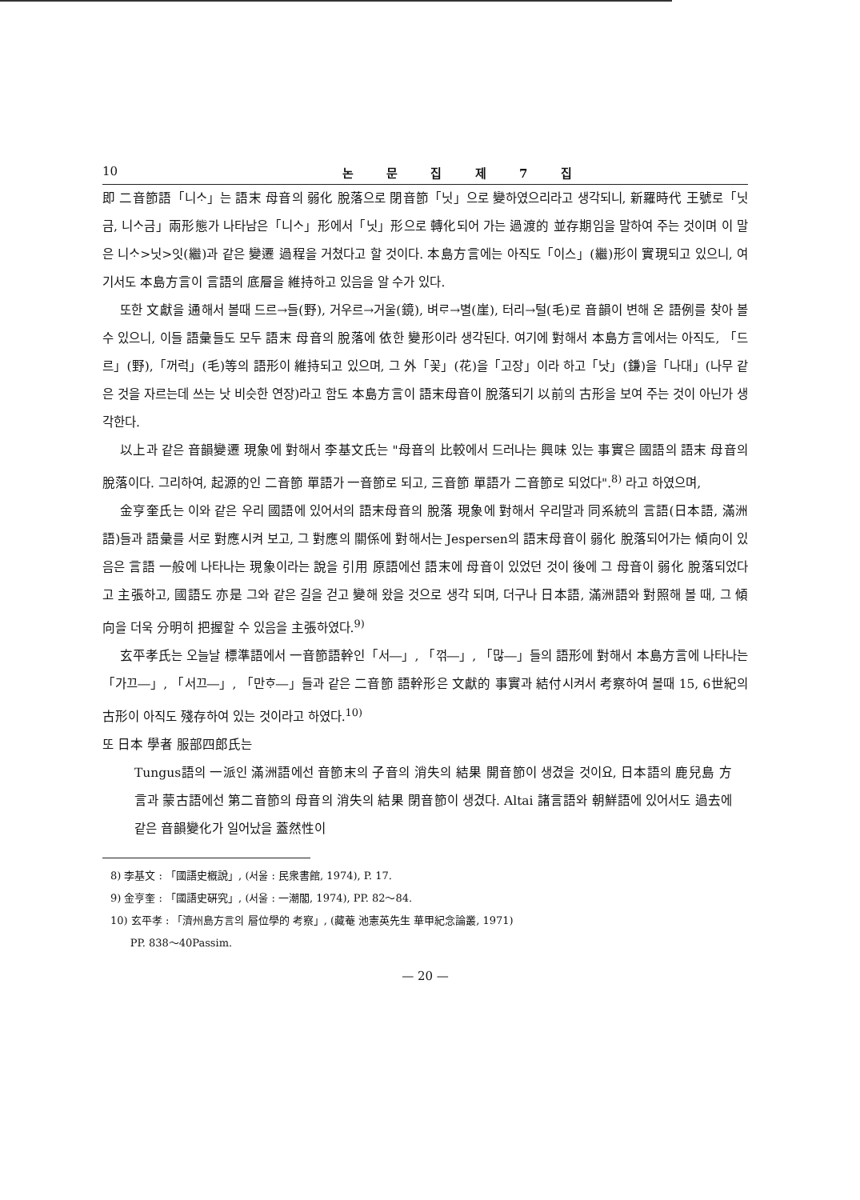10 논 문 집 제 7 집
即 二音節語「니ᄉᆞ」는 語末 母音의 弱化 脫落으로 閉音節「닛」으로 變하였으리라고 생각되니, 新羅時代 王號로「닛금, 니ᄉᆞ금」兩形態가 나타남은「니ᄉᆞ」形에서「닛」形으로 轉化되어 가는 過渡的 並存期임을 말하여 주는 것이며 이 말은 니ᄉᆞ>닛>잇(繼)과 같은 變遷 過程을 거쳤다고 할 것이다. 本島方言에는 아직도「이스」(繼)形이 實現되고 있으니, 여기서도 本島方言이 言語의 底層을 維持하고 있음을 알 수가 있다.
또한 文獻을 通해서 볼때 드르→들(野), 거우르→거울(鏡), 벼ᄅᆞ→별(崖), 터리→털(毛)로 音韻이 변해 온 語例를 찾아 볼 수 있으니, 이들 語彙들도 모두 語末 母音의 脫落에 依한 變形이라 생각된다. 여기에 對해서 本島方言에서는 아직도, 「드르」(野),「꺼럭」(毛)等의 語形이 維持되고 있으며, 그 外「꽃」(花)을「고장」이라 하고「낫」(鎌)을「나대」(나무 같은 것을 자르는데 쓰는 낫 비슷한 연장)라고 함도 本島方言이 語末母音이 脫落되기 以前의 古形을 보여 주는 것이 아닌가 생각한다.
以上과 같은 音韻變遷 現象에 對해서 李基文氏는 "母音의 比較에서 드러나는 興味 있는 事實은 國語의 語末 母音의 脫落이다. 그리하여, 起源的인 二音節 單語가 一音節로 되고, 三音節 單語가 二音節로 되었다".<sup>8)</sup> 라고 하였으며,
金亨奎氏는 이와 같은 우리 國語에 있어서의 語末母音의 脫落 現象에 對해서 우리말과 同系統의 言語(日本語, 滿洲語)들과 語彙를 서로 對應시켜 보고, 그 對應의 關係에 對해서는 Jespersen의 語末母音이 弱化 脫落되어가는 傾向이 있음은 言語 一般에 나타나는 現象이라는 說을 引用 原語에선 語末에 母音이 있었던 것이 後에 그 母音이 弱化 脫落되었다고 主張하고, 國語도 亦是 그와 같은 길을 걷고 變해 왔을 것으로 생각 되며, 더구나 日本語, 滿洲語와 對照해 볼 때, 그 傾向을 더욱 分明히 把握할 수 있음을 主張하였다.<sup>9)</sup>
玄平孝氏는 오늘날 標準語에서 一音節語幹인「서―」, 「꺾―」, 「많―」들의 語形에 對해서 本島方言에 나타나는「가끄―」, 「서끄―」, 「만ᄒᆞ―」들과 같은 二音節 語幹形은 文獻的 事實과 結付시켜서 考察하여 볼때 15, 6世紀의 古形이 아직도 殘存하여 있는 것이라고 하였다.<sup>10)</sup>
또 日本 學者 服部四郎氏는
Tungus語의 一派인 滿洲語에선 音節末의 子音의 消失의 結果 開音節이 생겼을 것이요, 日本語의 鹿兒島 方言과 蒙古語에선 第二音節의 母音의 消失의 結果 閉音節이 생겼다. Altai 諸言語와 朝鮮語에 있어서도 過去에 같은 音韻變化가 일어났을 蓋然性이
8) 李基文 : 「國語史槪說」, (서울 : 民衆書館, 1974), P. 17.
9) 金亨奎 : 「國語史硏究」, (서울 : 一潮閣, 1974), PP. 82～84.
10) 玄平孝 : 「濟州島方言의 層位學的 考察」, (藏菴 池憲英先生 華甲紀念論叢, 1971)
PP. 838～40Passim.
— 20 —